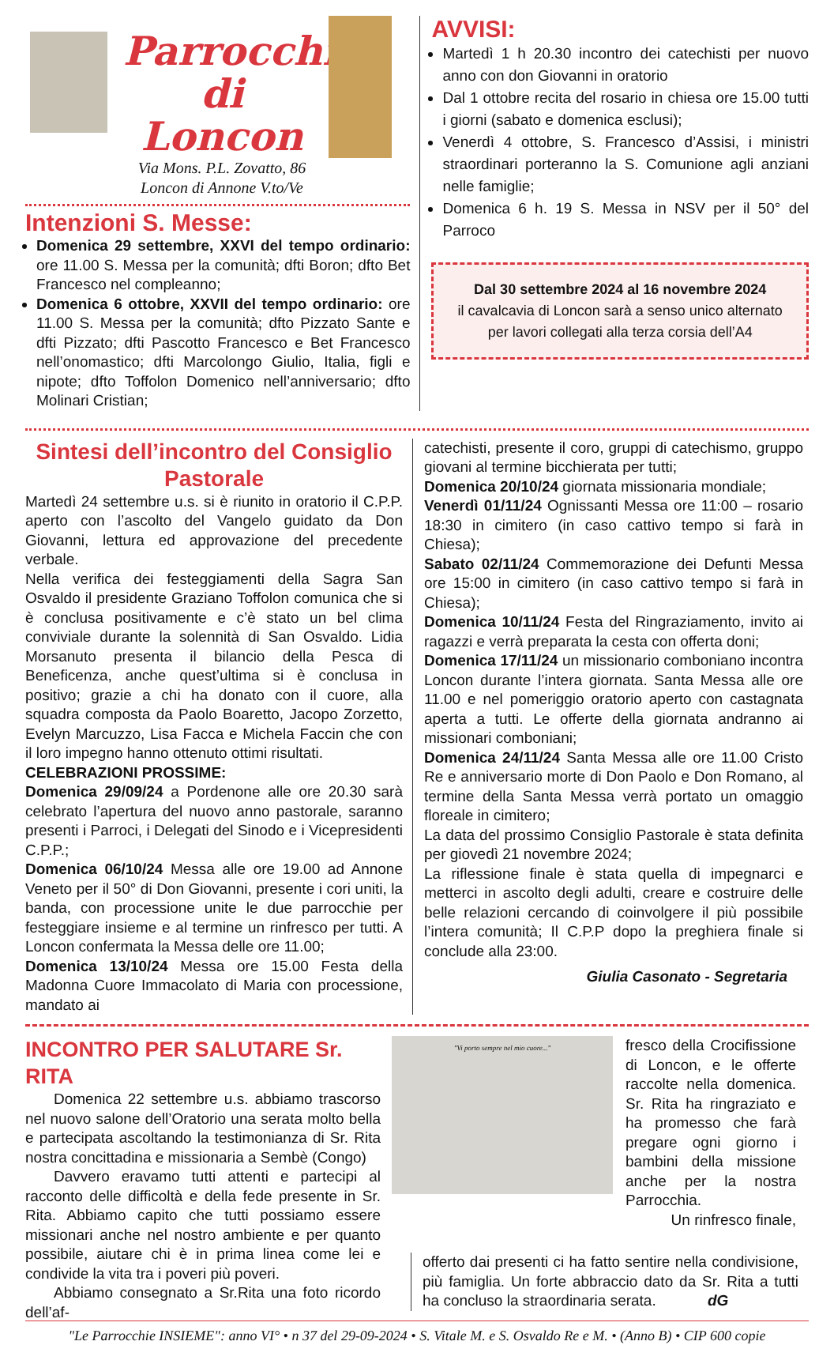Parrocchia
di Loncon
Via Mons. P.L. Zovatto, 86
Loncon di Annone V.to/Ve
Intenzioni S. Messe:
Domenica 29 settembre, XXVI del tempo ordinario: ore 11.00 S. Messa per la comunità; dfti Boron; dfto Bet Francesco nel compleanno;
Domenica 6 ottobre, XXVII del tempo ordinario: ore 11.00 S. Messa per la comunità; dfto Pizzato Sante e dfti Pizzato; dfti Pascotto Francesco e Bet Francesco nell’onomastico; dfti Marcolongo Giulio, Italia, figli e nipote; dfto Toffolon Domenico nell’anniversario; dfto Molinari Cristian;
AVVISI:
Martedì 1 h 20.30 incontro dei catechisti per nuovo anno con don Giovanni in oratorio
Dal 1 ottobre recita del rosario in chiesa ore 15.00 tutti i giorni (sabato e domenica esclusi);
Venerdì 4 ottobre, S. Francesco d’Assisi, i ministri straordinari porteranno la S. Comunione agli anziani nelle famiglie;
Domenica 6 h. 19 S. Messa in NSV per il 50° del Parroco
Dal 30 settembre 2024 al 16 novembre 2024
il cavalcavia di Loncon sarà a senso unico alternato
per lavori collegati alla terza corsia dell’A4
Sintesi dell’incontro del Consiglio Pastorale
Martedì 24 settembre u.s. si è riunito in oratorio il C.P.P. aperto con l’ascolto del Vangelo guidato da Don Giovanni, lettura ed approvazione del precedente verbale.
Nella verifica dei festeggiamenti della Sagra San Osvaldo il presidente Graziano Toffolon comunica che si è conclusa positivamente e c’è stato un bel clima conviviale durante la solennità di San Osvaldo. Lidia Morsanuto presenta il bilancio della Pesca di Beneficenza, anche quest’ultima si è conclusa in positivo; grazie a chi ha donato con il cuore, alla squadra composta da Paolo Boaretto, Jacopo Zorzetto, Evelyn Marcuzzo, Lisa Facca e Michela Faccin che con il loro impegno hanno ottenuto ottimi risultati.
CELEBRAZIONI PROSSIME:
Domenica 29/09/24 a Pordenone alle ore 20.30 sarà celebrato l’apertura del nuovo anno pastorale, saranno presenti i Parroci, i Delegati del Sinodo e i Vicepresidenti C.P.P.;
Domenica 06/10/24 Messa alle ore 19.00 ad Annone Veneto per il 50° di Don Giovanni, presente i cori uniti, la banda, con processione unite le due parrocchie per festeggiare insieme e al termine un rinfresco per tutti. A Loncon confermata la Messa delle ore 11.00;
Domenica 13/10/24 Messa ore 15.00 Festa della Madonna Cuore Immacolato di Maria con processione, mandato ai
catechisti, presente il coro, gruppi di catechismo, gruppo giovani al termine bicchierata per tutti;
Domenica 20/10/24 giornata missionaria mondiale;
Venerdì 01/11/24 Ognissanti Messa ore 11:00 – rosario 18:30 in cimitero (in caso cattivo tempo si farà in Chiesa);
Sabato 02/11/24 Commemorazione dei Defunti Messa ore 15:00 in cimitero (in caso cattivo tempo si farà in Chiesa);
Domenica 10/11/24 Festa del Ringraziamento, invito ai ragazzi e verrà preparata la cesta con offerta doni;
Domenica 17/11/24 un missionario comboniano incontra Loncon durante l’intera giornata. Santa Messa alle ore 11.00 e nel pomeriggio oratorio aperto con castagnata aperta a tutti. Le offerte della giornata andranno ai missionari comboniani;
Domenica 24/11/24 Santa Messa alle ore 11.00 Cristo Re e anniversario morte di Don Paolo e Don Romano, al termine della Santa Messa verrà portato un omaggio floreale in cimitero;
La data del prossimo Consiglio Pastorale è stata definita per giovedì 21 novembre 2024;
La riflessione finale è stata quella di impegnarci e metterci in ascolto degli adulti, creare e costruire delle belle relazioni cercando di coinvolgere il più possibile l’intera comunità; Il C.P.P dopo la preghiera finale si conclude alla 23:00.
Giulia Casonato - Segretaria
INCONTRO PER SALUTARE Sr. RITA
Domenica 22 settembre u.s. abbiamo trascorso nel nuovo salone dell’Oratorio una serata molto bella e partecipata ascoltando la testimonianza di Sr. Rita nostra concittadina e missionaria a Sembè (Congo)
Davvero eravamo tutti attenti e partecipi al racconto delle difficoltà e della fede presente in Sr. Rita. Abbiamo capito che tutti possiamo essere missionari anche nel nostro ambiente e per quanto possibile, aiutare chi è in prima linea come lei e condivide la vita tra i poveri più poveri.
Abbiamo consegnato a Sr.Rita una foto ricordo dell’af-
"Vi porto sempre nel mio cuore..."
fresco della Crocifissione di Loncon, e le offerte raccolte nella domenica. Sr. Rita ha ringraziato e ha promesso che farà pregare ogni giorno i bambini della missione anche per la nostra Parrocchia.
Un rinfresco finale,
offerto dai presenti ci ha fatto sentire nella condivisione, più famiglia. Un forte abbraccio dato da Sr. Rita a tutti ha concluso la straordinaria serata. dG
"Le Parrocchie INSIEME": anno VI° • n 37 del 29-09-2024 • S. Vitale M. e S. Osvaldo Re e M. • (Anno B) • CIP 600 copie